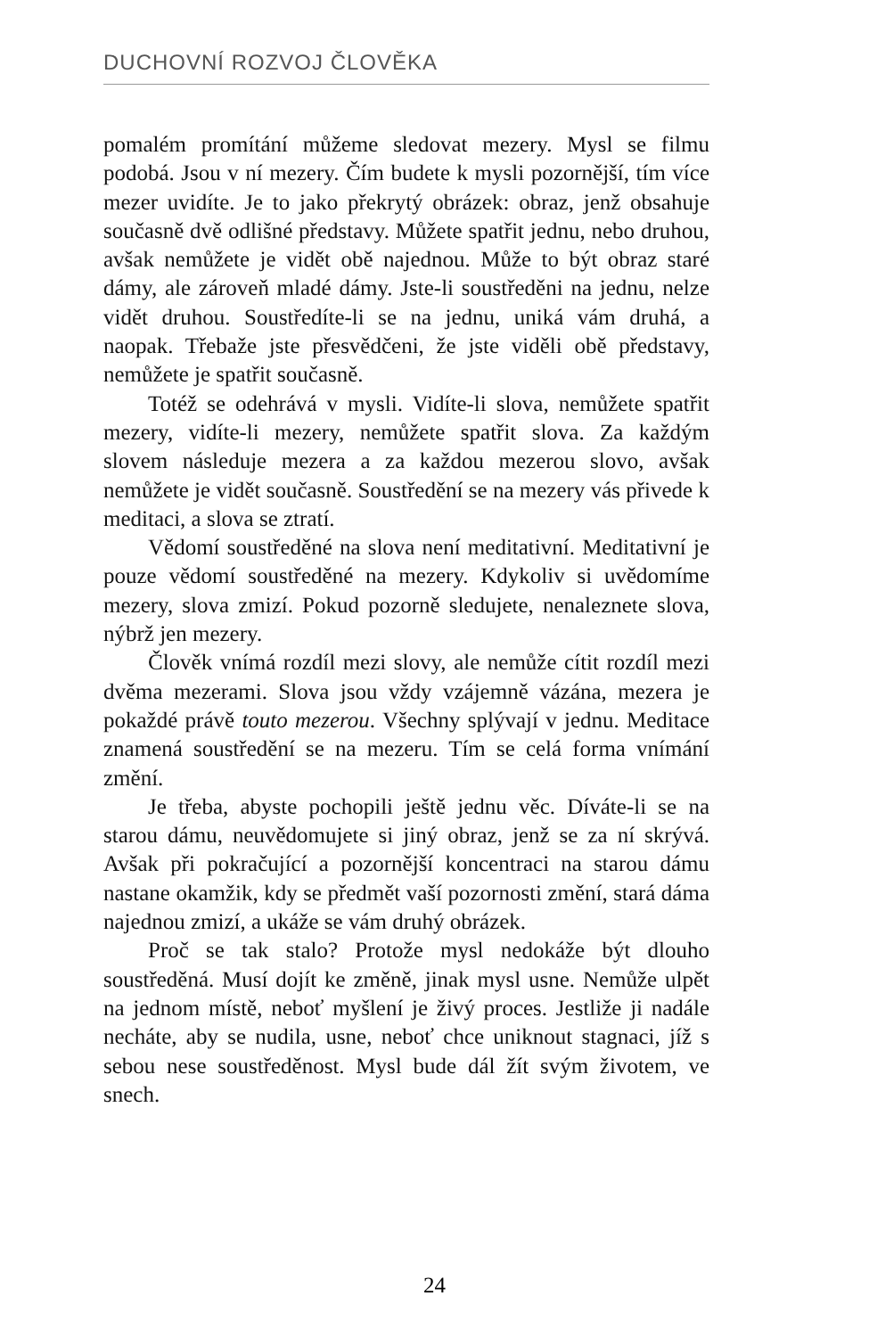DUCHOVNÍ ROZVOJ ČLOVĚKA
pomalém promítání můžeme sledovat mezery. Mysl se filmu podobá. Jsou v ní mezery. Čím budete k mysli pozornější, tím více mezer uvidíte. Je to jako překrytý obrázek: obraz, jenž obsahuje současně dvě odlišné představy. Můžete spatřit jednu, nebo druhou, avšak nemůžete je vidět obě najednou. Může to být obraz staré dámy, ale zároveň mladé dámy. Jste-li soustředěni na jednu, nelze vidět druhou. Soustředíte-li se na jednu, uniká vám druhá, a naopak. Třebaže jste přesvědčeni, že jste viděli obě představy, nemůžete je spatřit současně.
Totéž se odehrává v mysli. Vidíte-li slova, nemůžete spatřit mezery, vidíte-li mezery, nemůžete spatřit slova. Za každým slovem následuje mezera a za každou mezerou slovo, avšak nemůžete je vidět současně. Soustředění se na mezery vás přivede k meditaci, a slova se ztratí.
Vědomí soustředěné na slova není meditativní. Meditativní je pouze vědomí soustředěné na mezery. Kdykoliv si uvědomíme mezery, slova zmizí. Pokud pozorně sledujete, nenaleznete slova, nýbrž jen mezery.
Člověk vnímá rozdíl mezi slovy, ale nemůže cítit rozdíl mezi dvěma mezerami. Slova jsou vždy vzájemně vázána, mezera je pokaždé právě touto mezerou. Všechny splývají v jednu. Meditace znamená soustředění se na mezeru. Tím se celá forma vnímání změní.
Je třeba, abyste pochopili ještě jednu věc. Díváte-li se na starou dámu, neuvědomujete si jiný obraz, jenž se za ní skrývá. Avšak při pokračující a pozornější koncentraci na starou dámu nastane okamžik, kdy se předmět vaší pozornosti změní, stará dáma najednou zmizí, a ukáže se vám druhý obrázek.
Proč se tak stalo? Protože mysl nedokáže být dlouho soustředěná. Musí dojít ke změně, jinak mysl usne. Nemůže ulpět na jednom místě, neboť myšlení je živý proces. Jestliže ji nadále necháte, aby se nudila, usne, neboť chce uniknout stagnaci, jíž s sebou nese soustředěnost. Mysl bude dál žít svým životem, ve snech.
24